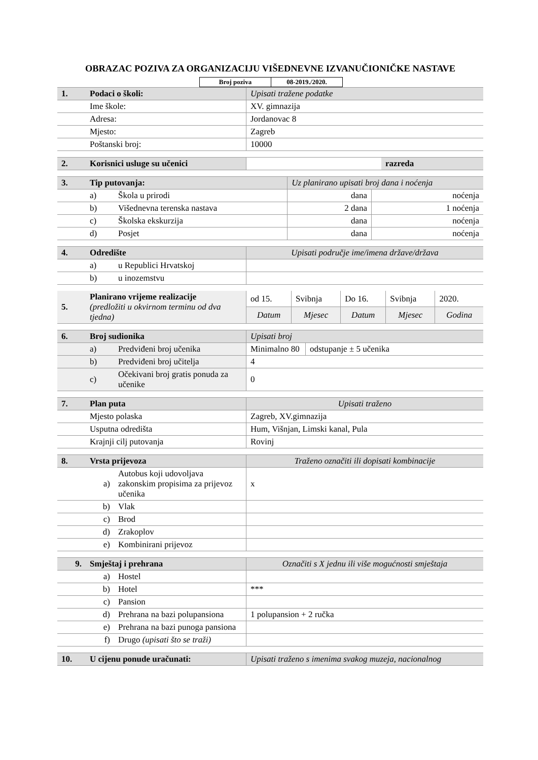OBRAZAC POZIVA ZA ORGANIZACIJU VIŠEDNEVNE IZVANUČIONIČKE NASTAVE
| Broj poziva | 08-2019./2020. |
| 1. | Podaci o školi: | Upisati tražene podatke |
| | Ime škole: | XV. gimnazija |
| | Adresa: | Jordanovac 8 |
| | Mjesto: | Zagreb |
| | Poštanski broj: | 10000 |
| 2. | Korisnici usluge su učenici | | razreda |
| 3. | Tip putovanja: | | Uz planirano upisati broj dana i noćenja | |
| | a) | Škola u prirodi | dana | noćenja |
| | b) | Višednevna terenska nastava | 2 dana | 1 noćenja |
| | c) | Školska ekskurzija | dana | noćenja |
| | d) | Posjet | dana | noćenja |
| 4. | Odredište | | Upisati područje ime/imena države/država |
| | a) | u Republici Hrvatskoj | |
| | b) | u inozemstvu | |
| 5. | Planirano vrijeme realizacije (predložiti u okvirnom terminu od dva tjedna) | od 15. | Svibnja | Do 16. | Svibnja | 2020. |
| | | Datum | Mjesec | Datum | Mjesec | Godina |
| 6. | Broj sudionika | | Upisati broj | |
| | a) | Predviđeni broj učenika | Minimalno 80 | odstupanje ± 5 učenika |
| | b) | Predviđeni broj učitelja | 4 | |
| | c) | Očekivani broj gratis ponuda za učenike | 0 | |
| 7. | Plan puta | Upisati traženo |
| | Mjesto polaska | Zagreb, XV.gimnazija |
| | Usputna odredišta | Hum, Višnjan, Limski kanal, Pula |
| | Krajnji cilj putovanja | Rovinj |
| 8. | Vrsta prijevoza | | Traženo označiti ili dopisati kombinacije |
| | a) | Autobus koji udovoljava zakonskim propisima za prijevoz učenika | x |
| | b) | Vlak | |
| | c) | Brod | |
| | d) | Zrakoplov | |
| | e) | Kombinirani prijevoz | |
| 9. | Smještaj i prehrana | | Označiti s X jednu ili više mogućnosti smještaja |
| | a) | Hostel | |
| | b) | Hotel | *** |
| | c) | Pansion | |
| | d) | Prehrana na bazi polupansiona | 1 polupansion + 2 ručka |
| | e) | Prehrana na bazi punoga pansiona | |
| | f) | Drugo (upisati što se traži) | |
| 10. | U cijenu ponude uračunati: | Upisati traženo s imenima svakog muzeja, nacionalnog |